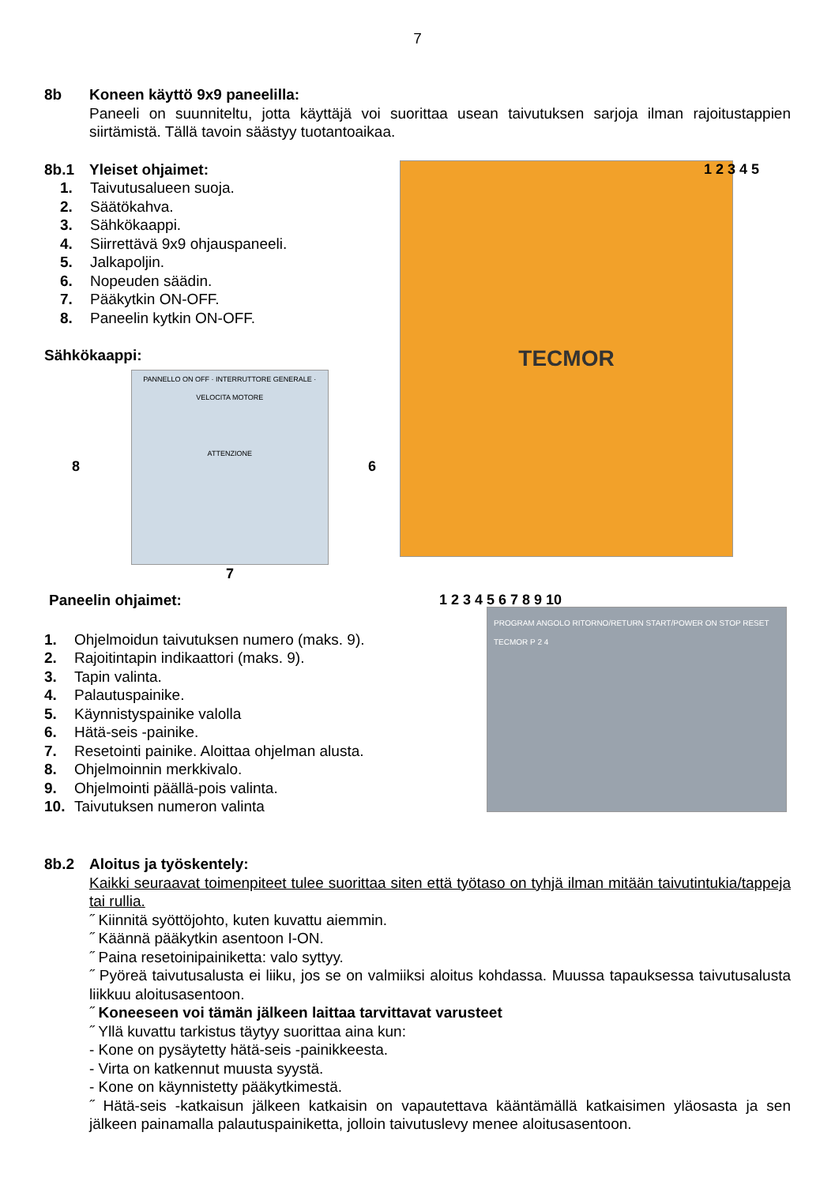7
8b Koneen käyttö 9x9 paneelilla:
Paneeli on suunniteltu, jotta käyttäjä voi suorittaa usean taivutuksen sarjoja ilman rajoitustappien siirtämistä. Tällä tavoin säästyy tuotantoaikaa.
8b.1 Yleiset ohjaimet:
1. Taivutusalueen suoja.
2. Säätökahva.
3. Sähkökaappi.
4. Siirrettävä 9x9 ohjauspaneeli.
5. Jalkapoljin.
6. Nopeuden säädin.
7. Pääkytkin ON-OFF.
8. Paneelin kytkin ON-OFF.
Sähkökaappi:
8
PANNELLO ON OFF · INTERRUTTORE GENERALE · VELOCITA MOTORE
ATTENZIONE
6
7
TECMOR
1 2 3 4 5
Paneelin ohjaimet:
1. Ohjelmoidun taivutuksen numero (maks. 9).
2. Rajoitintapin indikaattori (maks. 9).
3. Tapin valinta.
4. Palautuspainike.
5. Käynnistyspainike valolla
6. Hätä-seis -painike.
7. Resetointi painike. Aloittaa ohjelman alusta.
8. Ohjelmoinnin merkkivalo.
9. Ohjelmointi päällä-pois valinta.
10. Taivutuksen numeron valinta
PROGRAM ANGOLO RITORNO/RETURN START/POWER ON STOP RESET TECMOR P 2 4
1 2 3 4 5 6 7 8 9 10
8b.2 Aloitus ja työskentely:
Kaikki seuraavat toimenpiteet tulee suorittaa siten että työtaso on tyhjä ilman mitään taivutintukia/tappeja tai rullia.
˝ Kiinnitä syöttöjohto, kuten kuvattu aiemmin.
˝ Käännä pääkytkin asentoon I-ON.
˝ Paina resetoinipainiketta: valo syttyy.
˝ Pyöreä taivutusalusta ei liiku, jos se on valmiiksi aloitus kohdassa. Muussa tapauksessa taivutusalusta liikkuu aloitusasentoon.
˝ Koneeseen voi tämän jälkeen laittaa tarvittavat varusteet
˝ Yllä kuvattu tarkistus täytyy suorittaa aina kun:
- Kone on pysäytetty hätä-seis -painikkeesta.
- Virta on katkennut muusta syystä.
- Kone on käynnistetty pääkytkimestä.
˝ Hätä-seis -katkaisun jälkeen katkaisin on vapautettava kääntämällä katkaisimen yläosasta ja sen jälkeen painamalla palautuspainiketta, jolloin taivutuslevy menee aloitusasentoon.